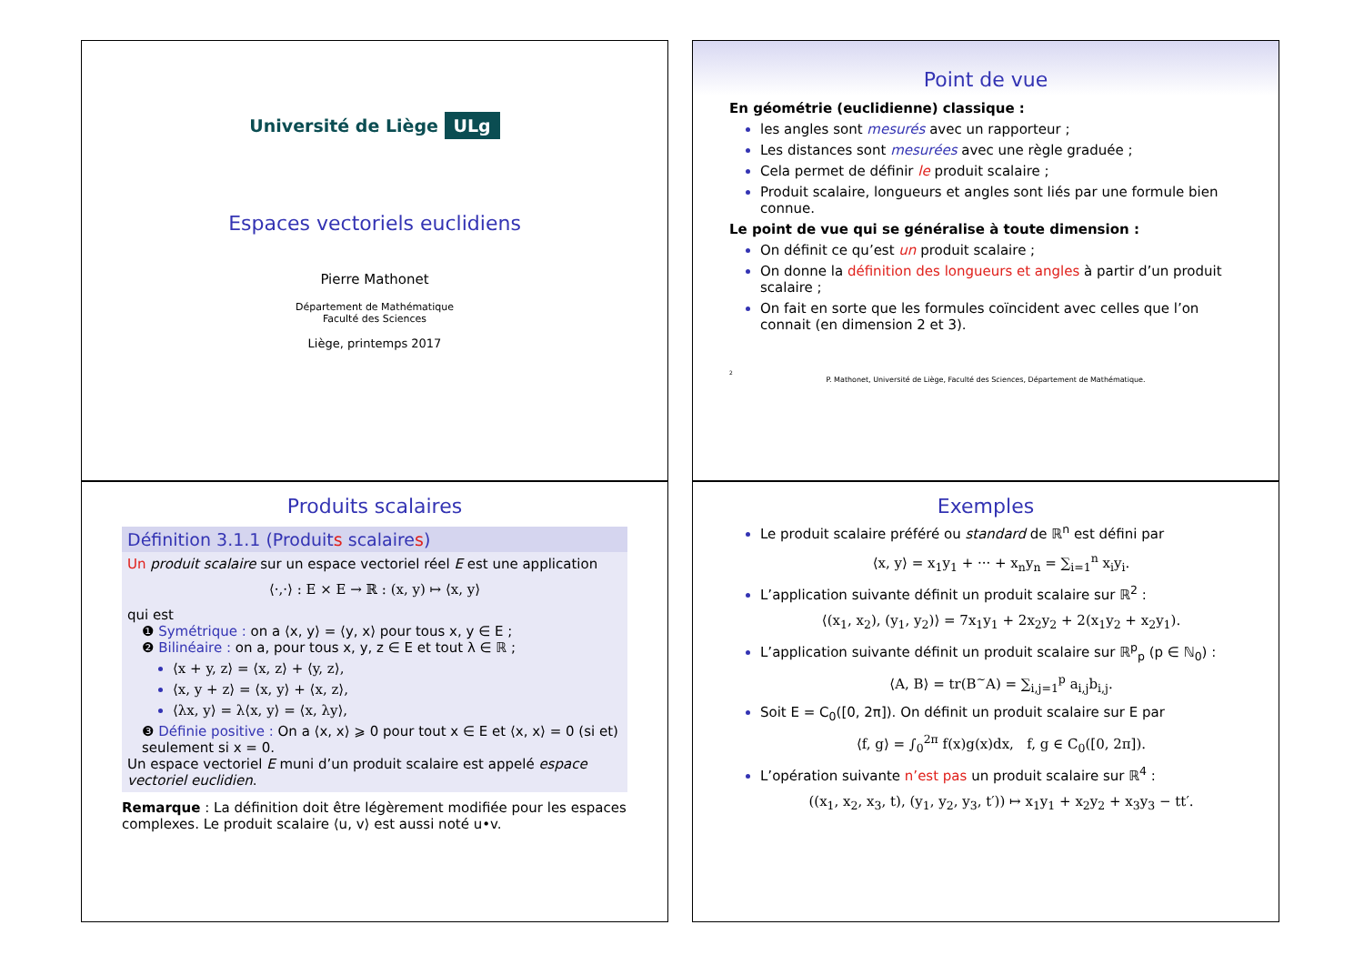Université de Liège ULg
Espaces vectoriels euclidiens
Pierre Mathonet
Département de Mathématique
Faculté des Sciences
Liège, printemps 2017
Point de vue
En géométrie (euclidienne) classique :
les angles sont mesurés avec un rapporteur ;
Les distances sont mesurées avec une règle graduée ;
Cela permet de définir le produit scalaire ;
Produit scalaire, longueurs et angles sont liés par une formule bien connue.
Le point de vue qui se généralise à toute dimension :
On définit ce qu’est un produit scalaire ;
On donne la définition des longueurs et angles à partir d’un produit scalaire ;
On fait en sorte que les formules coïncident avec celles que l’on connait (en dimension 2 et 3).
2
P. Mathonet, Université de Liège, Faculté des Sciences, Département de Mathématique.
Produits scalaires
Définition 3.1.1 (Produits scalaires)
Un produit scalaire sur un espace vectoriel réel E est une application
⟨·,·⟩ : E × E → ℝ : (x, y) ↦ ⟨x, y⟩
qui est
❶ Symétrique : on a ⟨x, y⟩ = ⟨y, x⟩ pour tous x, y ∈ E ;
❷ Bilinéaire : on a, pour tous x, y, z ∈ E et tout λ ∈ ℝ ;
⟨x + y, z⟩ = ⟨x, z⟩ + ⟨y, z⟩,
⟨x, y + z⟩ = ⟨x, y⟩ + ⟨x, z⟩,
⟨λx, y⟩ = λ⟨x, y⟩ = ⟨x, λy⟩,
❸ Définie positive : On a ⟨x, x⟩ ⩾ 0 pour tout x ∈ E et ⟨x, x⟩ = 0 (si et) seulement si x = 0.
Un espace vectoriel E muni d’un produit scalaire est appelé espace vectoriel euclidien.
Remarque : La définition doit être légèrement modifiée pour les espaces complexes. Le produit scalaire ⟨u, v⟩ est aussi noté u•v.
Exemples
Le produit scalaire préféré ou standard de ℝ<sup>n</sup> est défini par
⟨x, y⟩ = x<sub>1</sub>y<sub>1</sub> + ··· + x<sub>n</sub>y<sub>n</sub> = ∑<sub>i=1</sub><sup>n</sup> x<sub>i</sub>y<sub>i</sub>.
L’application suivante définit un produit scalaire sur ℝ<sup>2</sup> :
⟨(x<sub>1</sub>, x<sub>2</sub>), (y<sub>1</sub>, y<sub>2</sub>)⟩ = 7x<sub>1</sub>y<sub>1</sub> + 2x<sub>2</sub>y<sub>2</sub> + 2(x<sub>1</sub>y<sub>2</sub> + x<sub>2</sub>y<sub>1</sub>).
L’application suivante définit un produit scalaire sur ℝ<sup>p</sup><sub>p</sub> (p ∈ ℕ<sub>0</sub>) :
⟨A, B⟩ = tr(B<sup>~</sup>A) = ∑<sub>i,j=1</sub><sup>p</sup> a<sub>i,j</sub>b<sub>i,j</sub>.
Soit E = C<sub>0</sub>([0, 2π]). On définit un produit scalaire sur E par
⟨f, g⟩ = ∫<sub>0</sub><sup>2π</sup> f(x)g(x)dx, f, g ∈ C<sub>0</sub>([0, 2π]).
L’opération suivante n’est pas un produit scalaire sur ℝ<sup>4</sup> :
((x<sub>1</sub>, x<sub>2</sub>, x<sub>3</sub>, t), (y<sub>1</sub>, y<sub>2</sub>, y<sub>3</sub>, t′)) ↦ x<sub>1</sub>y<sub>1</sub> + x<sub>2</sub>y<sub>2</sub> + x<sub>3</sub>y<sub>3</sub> − tt′.